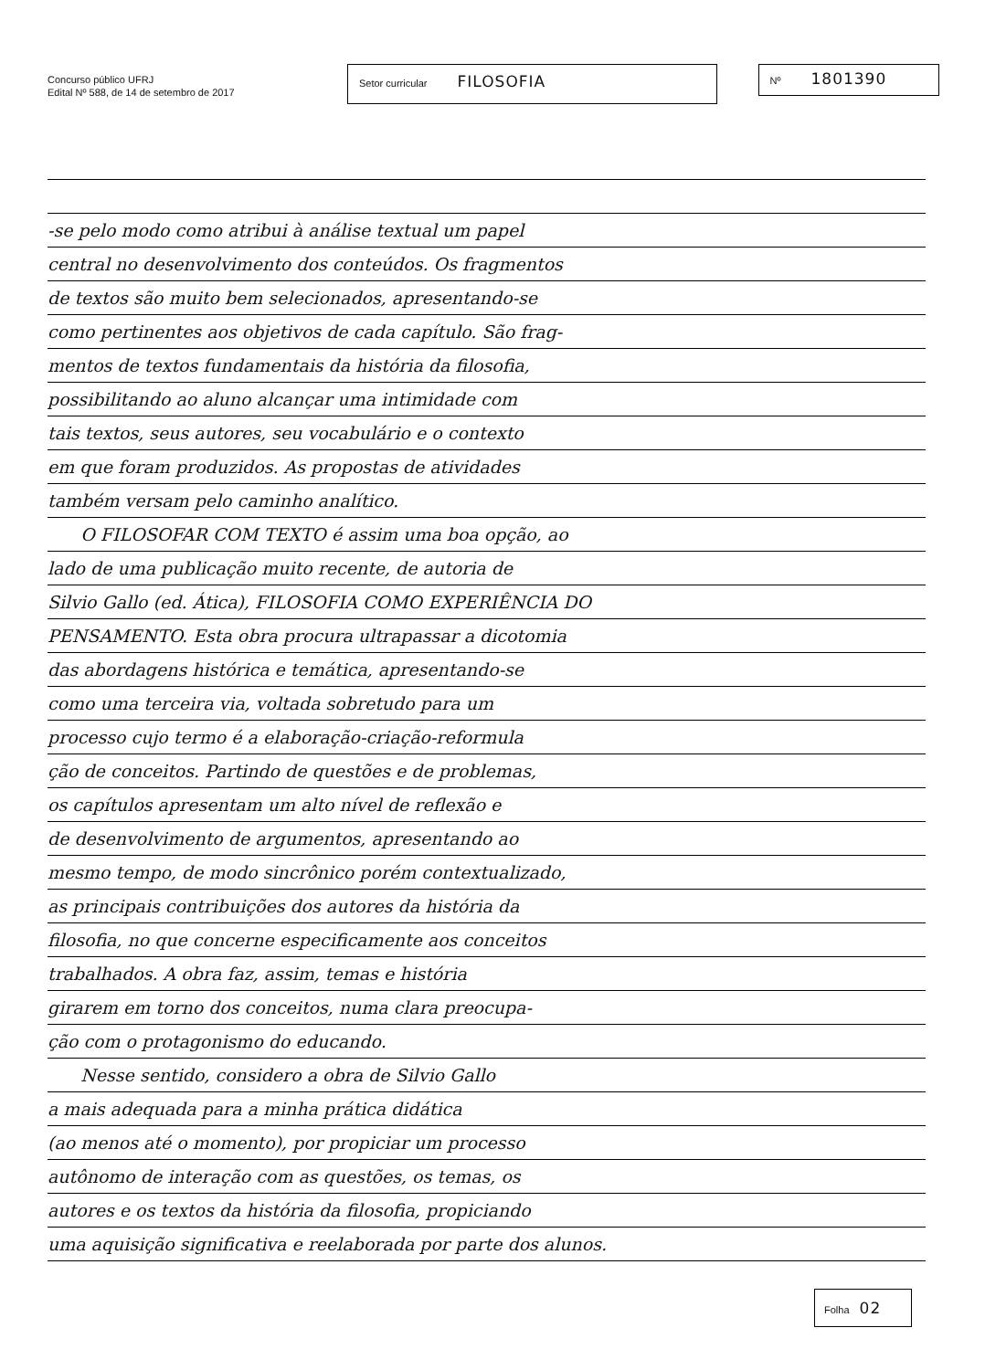Concurso público UFRJ
Edital Nº 588, de 14 de setembro de 2017
Setor curricular FILOSOFIA
Nº 1801390
-se pelo modo como atribui à análise textual um papel
central no desenvolvimento dos conteúdos. Os fragmentos
de textos são muito bem selecionados, apresentando-se
como pertinentes aos objetivos de cada capítulo. São frag-
mentos de textos fundamentais da história da filosofia,
possibilitando ao aluno alcançar uma intimidade com
tais textos, seus autores, seu vocabulário e o contexto
em que foram produzidos. As propostas de atividades
também versam pelo caminho analítico.
O FILOSOFAR COM TEXTO é assim uma boa opção, ao
lado de uma publicação muito recente, de autoria de
Silvio Gallo (ed. Ática), FILOSOFIA COMO EXPERIÊNCIA DO
PENSAMENTO. Esta obra procura ultrapassar a dicotomia
das abordagens histórica e temática, apresentando-se
como uma terceira via, voltada sobretudo para um
processo cujo termo é a elaboração-criação-reformula
ção de conceitos. Partindo de questões e de problemas,
os capítulos apresentam um alto nível de reflexão e
de desenvolvimento de argumentos, apresentando ao
mesmo tempo, de modo sincrônico porém contextualizado,
as principais contribuições dos autores da história da
filosofia, no que concerne especificamente aos conceitos
trabalhados. A obra faz, assim, temas e história
girarem em torno dos conceitos, numa clara preocupa-
ção com o protagonismo do educando.
Nesse sentido, considero a obra de Silvio Gallo
a mais adequada para a minha prática didática
(ao menos até o momento), por propiciar um processo
autônomo de interação com as questões, os temas, os
autores e os textos da história da filosofia, propiciando
uma aquisição significativa e reelaborada por parte dos alunos.
Folha 02